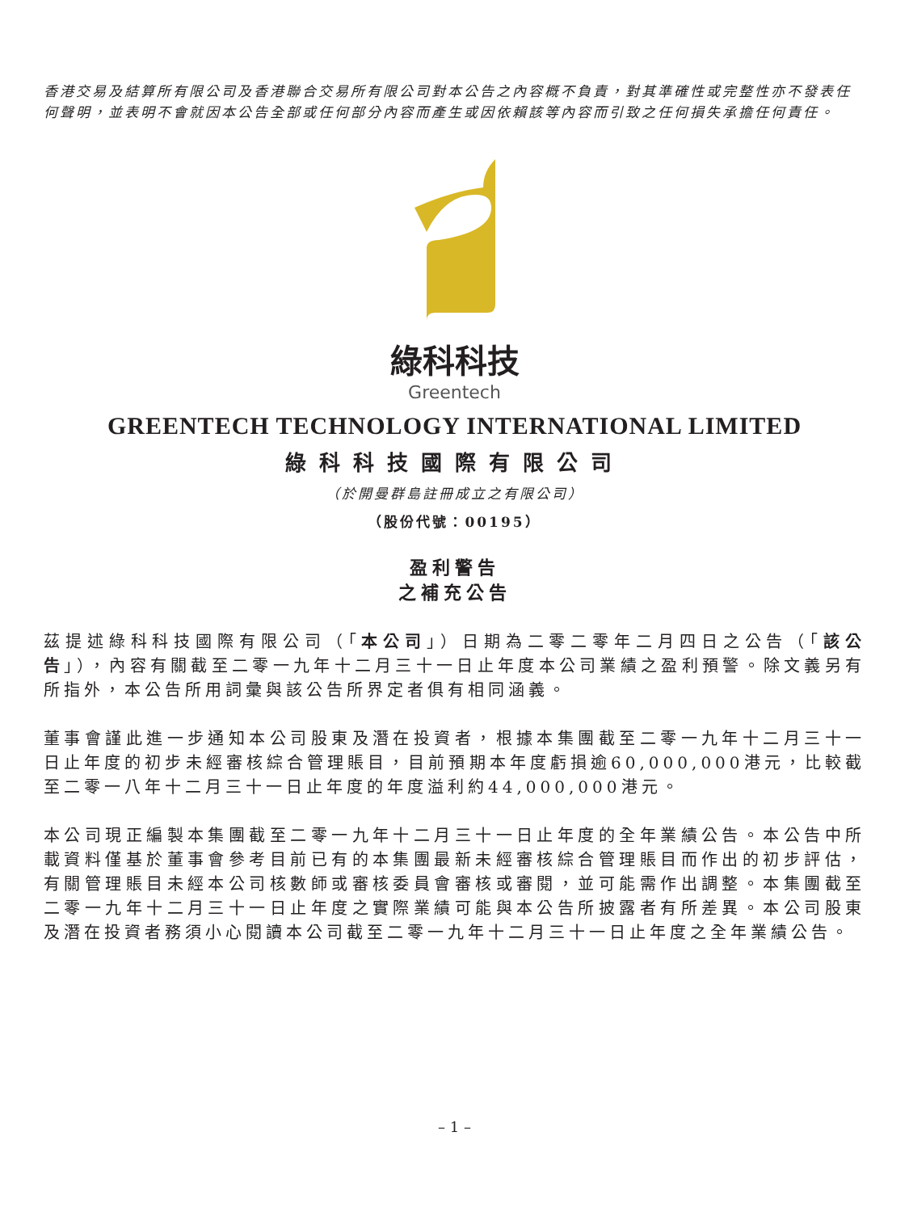香港交易及結算所有限公司及香港聯合交易所有限公司對本公告之內容概不負責，對其準確性或完整性亦不發表任何聲明，並表明不會就因本公告全部或任何部分內容而產生或因依賴該等內容而引致之任何損失承擔任何責任。
綠科科技
Greentech
GREENTECH TECHNOLOGY INTERNATIONAL LIMITED
綠科科技國際有限公司
（於開曼群島註冊成立之有限公司）
（股份代號：00195）
盈利警告
之補充公告
茲提述綠科科技國際有限公司（「本公司」）日期為二零二零年二月四日之公告（「該公告」），內容有關截至二零一九年十二月三十一日止年度本公司業績之盈利預警。除文義另有所指外，本公告所用詞彙與該公告所界定者俱有相同涵義。
董事會謹此進一步通知本公司股東及潛在投資者，根據本集團截至二零一九年十二月三十一日止年度的初步未經審核綜合管理賬目，目前預期本年度虧損逾60,000,000港元，比較截至二零一八年十二月三十一日止年度的年度溢利約44,000,000港元。
本公司現正編製本集團截至二零一九年十二月三十一日止年度的全年業績公告。本公告中所載資料僅基於董事會參考目前已有的本集團最新未經審核綜合管理賬目而作出的初步評估，有關管理賬目未經本公司核數師或審核委員會審核或審閱，並可能需作出調整。本集團截至二零一九年十二月三十一日止年度之實際業績可能與本公告所披露者有所差異。本公司股東及潛在投資者務須小心閱讀本公司截至二零一九年十二月三十一日止年度之全年業績公告。
– 1 –